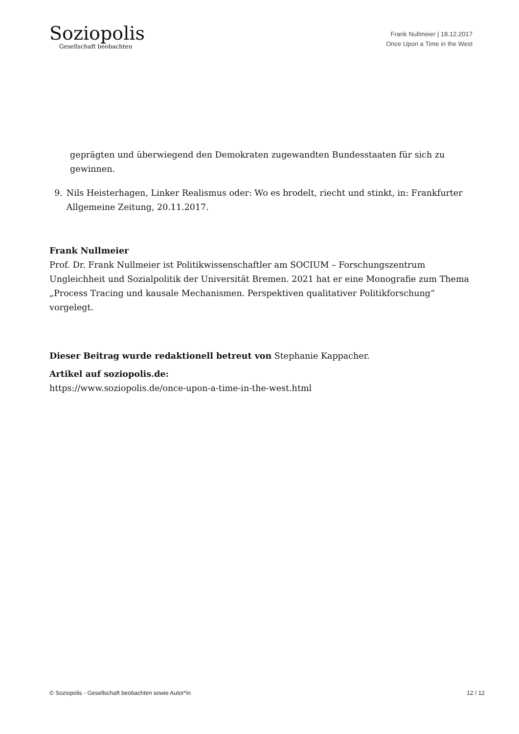Soziopolis
Gesellschaft beobachten
Frank Nullmeier | 18.12.2017
Once Upon a Time in the West
geprägten und überwiegend den Demokraten zugewandten Bundesstaaten für sich zu gewinnen.
9. Nils Heisterhagen, Linker Realismus oder: Wo es brodelt, riecht und stinkt, in: Frankfurter Allgemeine Zeitung, 20.11.2017.
Frank Nullmeier
Prof. Dr. Frank Nullmeier ist Politikwissenschaftler am SOCIUM – Forschungszentrum Ungleichheit und Sozialpolitik der Universität Bremen. 2021 hat er eine Monografie zum Thema „Process Tracing und kausale Mechanismen. Perspektiven qualitativer Politikforschung“ vorgelegt.
Dieser Beitrag wurde redaktionell betreut von Stephanie Kappacher.
Artikel auf soziopolis.de:
https://www.soziopolis.de/once-upon-a-time-in-the-west.html
© Soziopolis - Gesellschaft beobachten sowie Autor*in 12 / 12